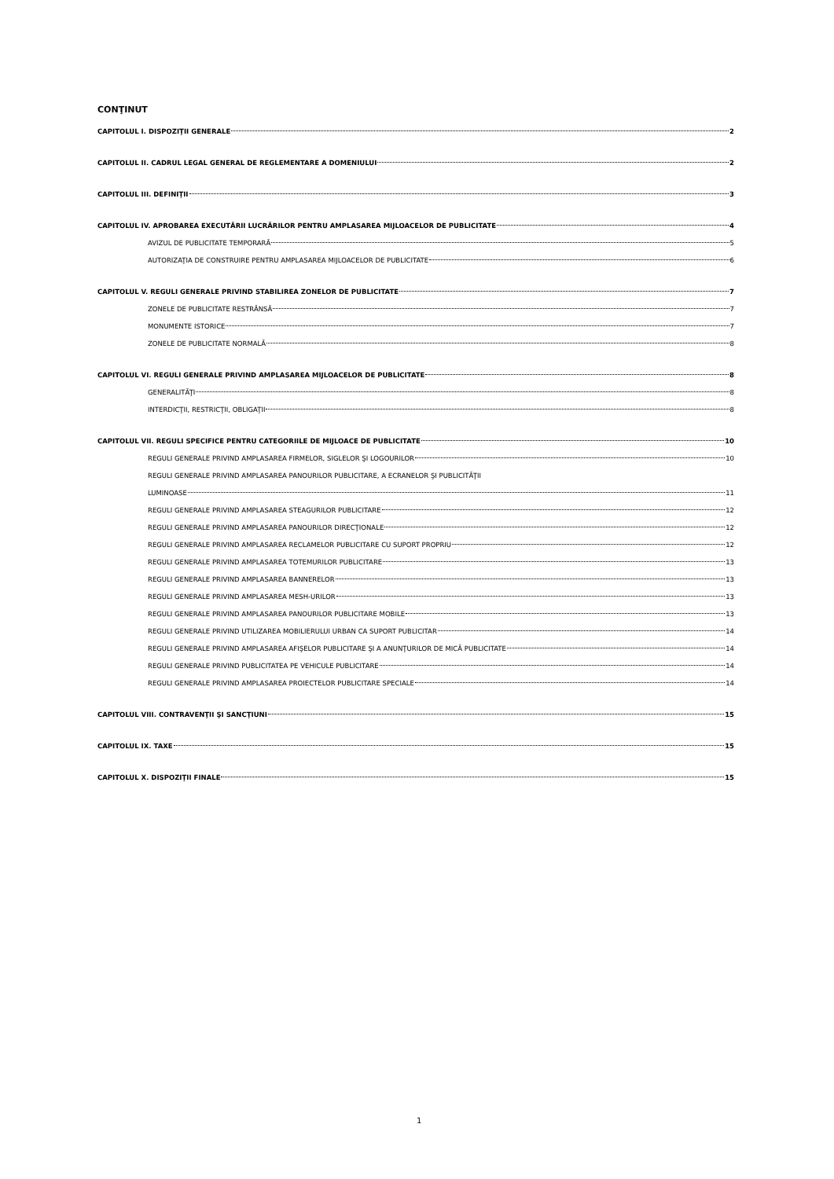CONŢINUT
CAPITOLUL I. DISPOZIŢII GENERALE 2
CAPITOLUL II. CADRUL LEGAL GENERAL DE REGLEMENTARE A DOMENIULUI 2
CAPITOLUL III. DEFINIŢII 3
CAPITOLUL IV. APROBAREA EXECUTĂRII LUCRĂRILOR PENTRU AMPLASAREA MIJLOACELOR DE PUBLICITATE 4
AVIZUL DE PUBLICITATE TEMPORARĂ 5
AUTORIZAŢIA DE CONSTRUIRE PENTRU AMPLASAREA MIJLOACELOR DE PUBLICITATE 6
CAPITOLUL V. REGULI GENERALE PRIVIND STABILIREA ZONELOR DE PUBLICITATE 7
ZONELE DE PUBLICITATE RESTRÂNSĂ 7
MONUMENTE ISTORICE 7
ZONELE DE PUBLICITATE NORMALĂ 8
CAPITOLUL VI. REGULI GENERALE PRIVIND AMPLASAREA MIJLOACELOR DE PUBLICITATE 8
GENERALITĂŢI 8
INTERDICŢII, RESTRICŢII, OBLIGAŢII 8
CAPITOLUL VII. REGULI SPECIFICE PENTRU CATEGORIILE DE MIJLOACE DE PUBLICITATE 10
REGULI GENERALE PRIVIND AMPLASAREA FIRMELOR, SIGLELOR ŞI LOGOURILOR 10
REGULI GENERALE PRIVIND AMPLASAREA PANOURILOR PUBLICITARE, A ECRANELOR ŞI PUBLICITĂŢII
LUMINOASE 11
REGULI GENERALE PRIVIND AMPLASAREA STEAGURILOR PUBLICITARE 12
REGULI GENERALE PRIVIND AMPLASAREA PANOURILOR DIRECŢIONALE 12
REGULI GENERALE PRIVIND AMPLASAREA RECLAMELOR PUBLICITARE CU SUPORT PROPRIU 12
REGULI GENERALE PRIVIND AMPLASAREA TOTEMURILOR PUBLICITARE 13
REGULI GENERALE PRIVIND AMPLASAREA BANNERELOR 13
REGULI GENERALE PRIVIND AMPLASAREA MESH-URILOR 13
REGULI GENERALE PRIVIND AMPLASAREA PANOURILOR PUBLICITARE MOBILE 13
REGULI GENERALE PRIVIND UTILIZAREA MOBILIERULUI URBAN CA SUPORT PUBLICITAR 14
REGULI GENERALE PRIVIND AMPLASAREA AFIŞELOR PUBLICITARE ŞI A ANUNŢURILOR DE MICĂ PUBLICITATE 14
REGULI GENERALE PRIVIND PUBLICITATEA PE VEHICULE PUBLICITARE 14
REGULI GENERALE PRIVIND AMPLASAREA PROIECTELOR PUBLICITARE SPECIALE 14
CAPITOLUL VIII. CONTRAVENŢII ŞI SANCŢIUNI 15
CAPITOLUL IX. TAXE 15
CAPITOLUL X. DISPOZIŢII FINALE 15
1